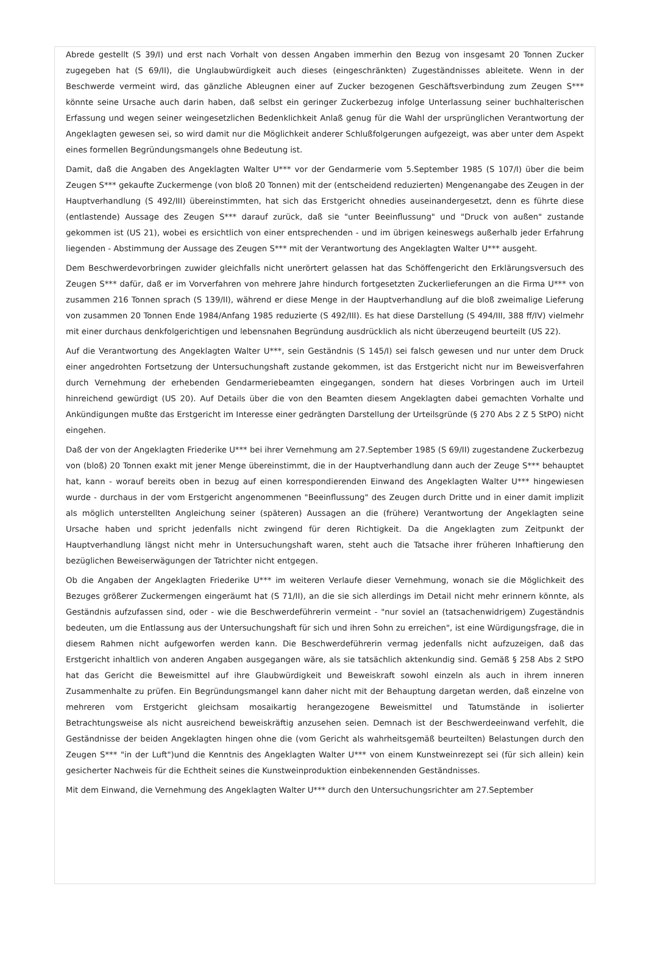Abrede gestellt (S 39/I) und erst nach Vorhalt von dessen Angaben immerhin den Bezug von insgesamt 20 Tonnen Zucker zugegeben hat (S 69/II), die Unglaubwürdigkeit auch dieses (eingeschränkten) Zugeständnisses ableitete. Wenn in der Beschwerde vermeint wird, das gänzliche Ableugnen einer auf Zucker bezogenen Geschäftsverbindung zum Zeugen S*** könnte seine Ursache auch darin haben, daß selbst ein geringer Zuckerbezug infolge Unterlassung seiner buchhalterischen Erfassung und wegen seiner weingesetzlichen Bedenklichkeit Anlaß genug für die Wahl der ursprünglichen Verantwortung der Angeklagten gewesen sei, so wird damit nur die Möglichkeit anderer Schlußfolgerungen aufgezeigt, was aber unter dem Aspekt eines formellen Begründungsmangels ohne Bedeutung ist.
Damit, daß die Angaben des Angeklagten Walter U*** vor der Gendarmerie vom 5.September 1985 (S 107/I) über die beim Zeugen S*** gekaufte Zuckermenge (von bloß 20 Tonnen) mit der (entscheidend reduzierten) Mengenangabe des Zeugen in der Hauptverhandlung (S 492/III) übereinstimmten, hat sich das Erstgericht ohnedies auseinandergesetzt, denn es führte diese (entlastende) Aussage des Zeugen S*** darauf zurück, daß sie "unter Beeinflussung" und "Druck von außen" zustande gekommen ist (US 21), wobei es ersichtlich von einer entsprechenden - und im übrigen keineswegs außerhalb jeder Erfahrung liegenden - Abstimmung der Aussage des Zeugen S*** mit der Verantwortung des Angeklagten Walter U*** ausgeht.
Dem Beschwerdevorbringen zuwider gleichfalls nicht unerörtert gelassen hat das Schöffengericht den Erklärungsversuch des Zeugen S*** dafür, daß er im Vorverfahren von mehrere Jahre hindurch fortgesetzten Zuckerlieferungen an die Firma U*** von zusammen 216 Tonnen sprach (S 139/II), während er diese Menge in der Hauptverhandlung auf die bloß zweimalige Lieferung von zusammen 20 Tonnen Ende 1984/Anfang 1985 reduzierte (S 492/III). Es hat diese Darstellung (S 494/III, 388 ff/IV) vielmehr mit einer durchaus denkfolgerichtigen und lebensnahen Begründung ausdrücklich als nicht überzeugend beurteilt (US 22).
Auf die Verantwortung des Angeklagten Walter U***, sein Geständnis (S 145/I) sei falsch gewesen und nur unter dem Druck einer angedrohten Fortsetzung der Untersuchungshaft zustande gekommen, ist das Erstgericht nicht nur im Beweisverfahren durch Vernehmung der erhebenden Gendarmeriebeamten eingegangen, sondern hat dieses Vorbringen auch im Urteil hinreichend gewürdigt (US 20). Auf Details über die von den Beamten diesem Angeklagten dabei gemachten Vorhalte und Ankündigungen mußte das Erstgericht im Interesse einer gedrängten Darstellung der Urteilsgründe (§ 270 Abs 2 Z 5 StPO) nicht eingehen.
Daß der von der Angeklagten Friederike U*** bei ihrer Vernehmung am 27.September 1985 (S 69/II) zugestandene Zuckerbezug von (bloß) 20 Tonnen exakt mit jener Menge übereinstimmt, die in der Hauptverhandlung dann auch der Zeuge S*** behauptet hat, kann - worauf bereits oben in bezug auf einen korrespondierenden Einwand des Angeklagten Walter U*** hingewiesen wurde - durchaus in der vom Erstgericht angenommenen "Beeinflussung" des Zeugen durch Dritte und in einer damit implizit als möglich unterstellten Angleichung seiner (späteren) Aussagen an die (frühere) Verantwortung der Angeklagten seine Ursache haben und spricht jedenfalls nicht zwingend für deren Richtigkeit. Da die Angeklagten zum Zeitpunkt der Hauptverhandlung längst nicht mehr in Untersuchungshaft waren, steht auch die Tatsache ihrer früheren Inhaftierung den bezüglichen Beweiserwägungen der Tatrichter nicht entgegen.
Ob die Angaben der Angeklagten Friederike U*** im weiteren Verlaufe dieser Vernehmung, wonach sie die Möglichkeit des Bezuges größerer Zuckermengen eingeräumt hat (S 71/II), an die sie sich allerdings im Detail nicht mehr erinnern könnte, als Geständnis aufzufassen sind, oder - wie die Beschwerdeführerin vermeint - "nur soviel an (tatsachenwidrigem) Zugeständnis bedeuten, um die Entlassung aus der Untersuchungshaft für sich und ihren Sohn zu erreichen", ist eine Würdigungsfrage, die in diesem Rahmen nicht aufgeworfen werden kann. Die Beschwerdeführerin vermag jedenfalls nicht aufzuzeigen, daß das Erstgericht inhaltlich von anderen Angaben ausgegangen wäre, als sie tatsächlich aktenkundig sind. Gemäß § 258 Abs 2 StPO hat das Gericht die Beweismittel auf ihre Glaubwürdigkeit und Beweiskraft sowohl einzeln als auch in ihrem inneren Zusammenhalte zu prüfen. Ein Begründungsmangel kann daher nicht mit der Behauptung dargetan werden, daß einzelne von mehreren vom Erstgericht gleichsam mosaikartig herangezogene Beweismittel und Tatumstände in isolierter Betrachtungsweise als nicht ausreichend beweiskräftig anzusehen seien. Demnach ist der Beschwerdeeinwand verfehlt, die Geständnisse der beiden Angeklagten hingen ohne die (vom Gericht als wahrheitsgemäß beurteilten) Belastungen durch den Zeugen S*** "in der Luft")und die Kenntnis des Angeklagten Walter U*** von einem Kunstweinrezept sei (für sich allein) kein gesicherter Nachweis für die Echtheit seines die Kunstweinproduktion einbekennenden Geständnisses.
Mit dem Einwand, die Vernehmung des Angeklagten Walter U*** durch den Untersuchungsrichter am 27.September